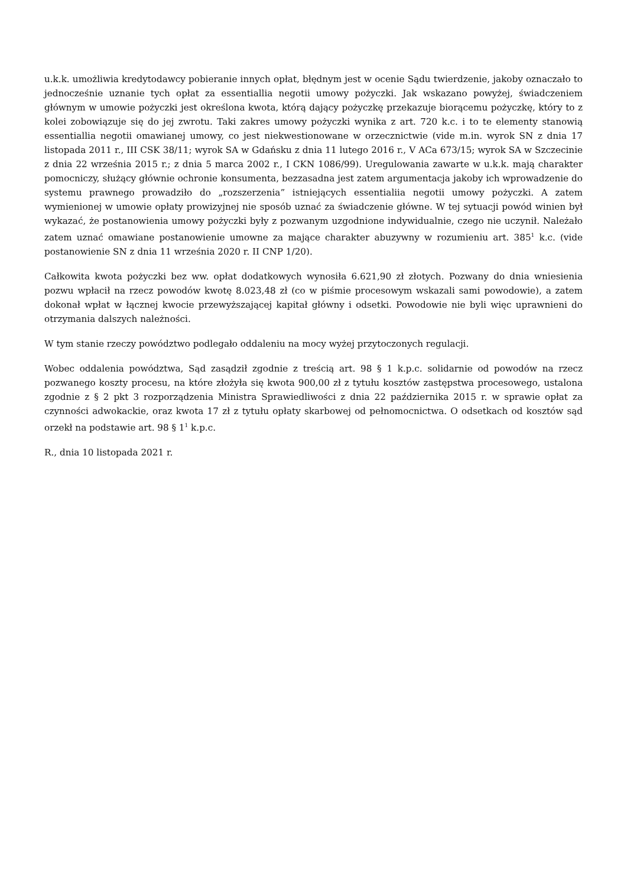u.k.k. umożliwia kredytodawcy pobieranie innych opłat, błędnym jest w ocenie Sądu twierdzenie, jakoby oznaczało to jednocześnie uznanie tych opłat za essentiallia negotii umowy pożyczki. Jak wskazano powyżej, świadczeniem głównym w umowie pożyczki jest określona kwota, którą dający pożyczkę przekazuje biorącemu pożyczkę, który to z kolei zobowiązuje się do jej zwrotu. Taki zakres umowy pożyczki wynika z art. 720 k.c. i to te elementy stanowią essentiallia negotii omawianej umowy, co jest niekwestionowane w orzecznictwie (vide m.in. wyrok SN z dnia 17 listopada 2011 r., III CSK 38/11; wyrok SA w Gdańsku z dnia 11 lutego 2016 r., V ACa 673/15; wyrok SA w Szczecinie z dnia 22 września 2015 r.; z dnia 5 marca 2002 r., I CKN 1086/99). Uregulowania zawarte w u.k.k. mają charakter pomocniczy, służący głównie ochronie konsumenta, bezzasadna jest zatem argumentacja jakoby ich wprowadzenie do systemu prawnego prowadziło do „rozszerzenia” istniejących essentialiia negotii umowy pożyczki. A zatem wymienionej w umowie opłaty prowizyjnej nie sposób uznać za świadczenie główne. W tej sytuacji powód winien był wykazać, że postanowienia umowy pożyczki były z pozwanym uzgodnione indywidualnie, czego nie uczynił. Należało zatem uznać omawiane postanowienie umowne za mające charakter abuzywny w rozumieniu art. 385<sup>1</sup> k.c. (vide postanowienie SN z dnia 11 września 2020 r. II CNP 1/20).
Całkowita kwota pożyczki bez ww. opłat dodatkowych wynosiła 6.621,90 zł złotych. Pozwany do dnia wniesienia pozwu wpłacił na rzecz powodów kwotę 8.023,48 zł (co w piśmie procesowym wskazali sami powodowie), a zatem dokonał wpłat w łącznej kwocie przewyższającej kapitał główny i odsetki. Powodowie nie byli więc uprawnieni do otrzymania dalszych należności.
W tym stanie rzeczy powództwo podlegało oddaleniu na mocy wyżej przytoczonych regulacji.
Wobec oddalenia powództwa, Sąd zasądził zgodnie z treścią art. 98 § 1 k.p.c. solidarnie od powodów na rzecz pozwanego koszty procesu, na które złożyła się kwota 900,00 zł z tytułu kosztów zastępstwa procesowego, ustalona zgodnie z § 2 pkt 3 rozporządzenia Ministra Sprawiedliwości z dnia 22 października 2015 r. w sprawie opłat za czynności adwokackie, oraz kwota 17 zł z tytułu opłaty skarbowej od pełnomocnictwa. O odsetkach od kosztów sąd orzekł na podstawie art. 98 § 1<sup>1</sup> k.p.c.
R., dnia 10 listopada 2021 r.